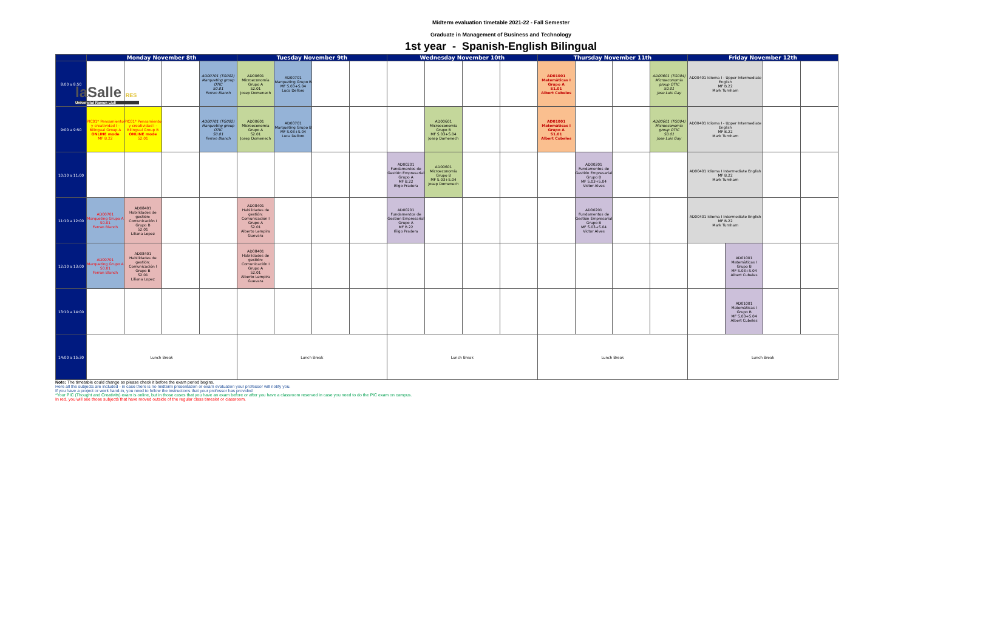laSalle RES
Universitat Ramon Llull
Midterm evaluation timetable 2021-22 - Fall Semester
Graduate in Management of Business and Technology
1st year - Spanish-English Bilingual
| | Monday November 8th | | | | Tuesday November 9th | | | | Wednesday November 10th | | | | Thursday November 11th | | | | Friday November 12th | | | |
| --- | --- | --- | --- | --- | --- | --- | --- | --- | --- | --- | --- | --- | --- | --- | --- | --- | --- | --- | --- | --- |
| 8:00 a 8:50 | | | | AD00701 (TG002) Marqueting group OTIC S0.01 Ferran Blanch | AD00601 Microeconomía Grupo A S2.01 Josep Domenech | AD00701 Marqueting Grupo B MF S.03+S.04 Luca Delloro | | | | | | | AD01001 Matemàticas I Grupo A S1.01 Albert Cubeles | | | AD00601 (TG004) Microeconomía group OTIC S0.01 Jose Luis Gay | AD00401 Idioma I - Upper Intermediate English MF B.22 Mark Turnham | | | |
| 9:00 a 9:50 | PIC01* Pensamiento y creatividad I - Bilingual Group A ONLINE mode MF B.22 | PIC01* Pensamiento y creatividad I - Bilingual Group B ONLINE mode S2.01 | | AD00701 (TG002) Marqueting group OTIC S0.01 Ferran Blanch | AD00601 Microeconomía Grupo A S2.01 Josep Domenech | AD00701 Marqueting Grupo B MF S.03+S.04 Luca Delloro | | | | AD00601 Microeconomía Grupo B MF S.03+S.04 Josep Domenech | | | AD01001 Matemàticas I Grupo A S1.01 Albert Cubeles | | | AD00601 (TG004) Microeconomía group OTIC S0.01 Jose Luis Gay | AD00401 Idioma I - Upper Intermediate English MF B.22 Mark Turnham | | | |
| 10:10 a 11:00 | | | | | | | | | AD00201 Fundamentos de Gestión Empresarial Grupo A MF B.22 Iñigo Pradera | AD00601 Microeconomía Grupo B MF S.03+S.04 Josep Domenech | | | | AD00201 Fundamentos de Gestión Empresarial Grupo B MF S.03+S.04 Victor Alves | | | AD00401 Idioma I Intermediate English MF B.22 Mark Turnham | | | |
| 11:10 a 12:00 | AD00701 Marqueting Grupo A S0.01 Ferran Blanch | AD08401 Habilidades de gestión: Comunicación I Grupo B S2.01 Liliana Lopez | | | AD08401 Habilidades de gestión: Comunicación I Grupo A S2.01 Alberto Lempira Guevara | | | | AD00201 Fundamentos de Gestión Empresarial Grupo A MF B.22 Iñigo Pradera | | | | | AD00201 Fundamentos de Gestión Empresarial Grupo B MF S.03+S.04 Victor Alves | | | AD00401 Idioma I Intermediate English MF B.22 Mark Turnham | | | |
| 12:10 a 13:00 | AD00701 Marqueting Grupo A S0.01 Ferran Blanch | AD08401 Habilidades de gestión: Comunicación I Grupo B S2.01 Liliana Lopez | | | AD08401 Habilidades de gestión: Comunicación I Grupo A S2.01 Alberto Lempira Guevara | | | | | | | | | | | | | AD01001 Matemàticas I Grupo B MF S.03+S.04 Albert Cubeles | | |
| 13:10 a 14:00 | | | | | | | | | | | | | | | | | | AD01001 Matemàticas I Grupo B MF S.03+S.04 Albert Cubeles | | |
| 14:00 a 15:30 | Lunch Break | | | | Lunch Break | | | | Lunch Break | | | | Lunch Break | | | | Lunch Break | | | |
Note: The timetable could change so please check it before the exam period begins.
Here all the subjects are included - in case there is no midterm presentation or exam evaluation your professor will notify you.
If you have a project or work hand-in, you need to follow the instructions that your professor has provided
*Your PIC (Thought and Creativity) exam is online, but in those cases that you have an exam before or after you have a classroom reserved in case you need to do the PIC exam on campus.
In red, you will see those subjects that have moved outside of the regular class timeslot or classroom.